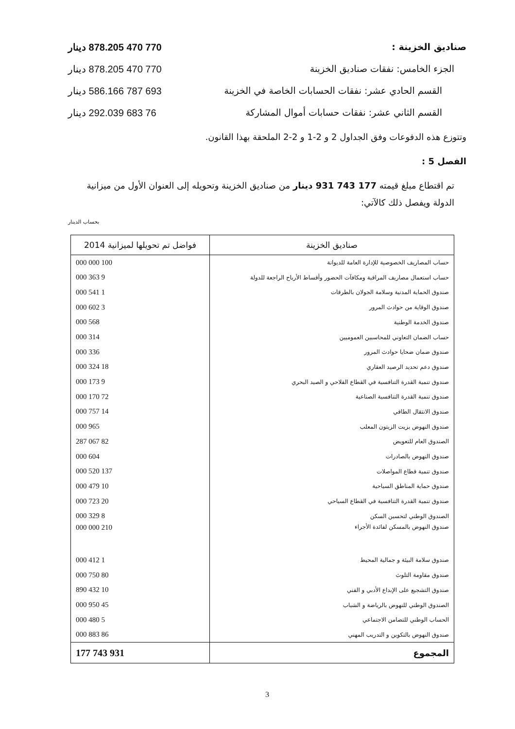صناديق الخزينة : 770 470 878.205 دينار
الجزء الخامس: نفقات صناديق الخزينة 770 470 878.205 دينار
القسم الحادي عشر: نفقات الحسابات الخاصة في الخزينة 693 787 586.166 دينار
القسم الثاني عشر: نفقات حسابات أموال المشاركة 76 683 292.039 دينار
وتتوزع هذه الدفوعات وفق الجداول 2 و 2-1 و 2-2 الملحقة بهذا القانون.
الفصل 5 :
تم اقتطاع مبلغ قيمته 177 743 931 دينار من صناديق الخزينة وتحويله إلى العنوان الأول من ميزانية الدولة ويفصل ذلك كالآتي:
بحساب الدينار
| صناديق الخزينة | فواضل تم تحويلها لميزانية 2014 |
| --- | --- |
| حساب المصاريف الخصوصية للإدارة العامة للديوانة | 100 000 000 |
| حساب استعمال مصاريف المراقبة ومكافآت الحضور وأقساط الأرباح الراجعة للدولة | 9 363 000 |
| صندوق الحماية المدنية وسلامة الجولان بالطرقات | 1 541 000 |
| صندوق الوقاية من حوادث المرور | 3 602 000 |
| صندوق الخدمة الوطنية | 568 000 |
| حساب الضمان التعاوني للمحاسبين العموميين | 314 000 |
| صندوق ضمان ضحايا حوادث المرور | 336 000 |
| صندوق دعم تحديد الرصيد العقاري | 18 324 000 |
| صندوق تنمية القدرة التنافسية في القطاع الفلاحي و الصيد البحري | 9 173 000 |
| صندوق تنمية القدرة التنافسية الصناعية | 72 170 000 |
| صندوق الانتقال الطاقي | 14 757 000 |
| صندوق النهوض بزيت الزيتون المعلب | 965 000 |
| الصندوق العام للتعويض | 82 067 287 |
| صندوق النهوض بالصادرات | 604 000 |
| صندوق تنمية قطاع المواصلات | 137 520 000 |
| صندوق حماية المناطق السياحية | 10 479 000 |
| صندوق تنمية القدرة التنافسية في القطاع السياحي | 20 723 000 |
| الصندوق الوطني لتحسين السكن | 8 329 000 |
| صندوق النهوض بالمسكن لفائدة الأجراء | 210 000 000 |
| صندوق سلامة البيئة و جمالية المحيط | 1 412 000 |
| صندوق مقاومة التلوث | 80 750 000 |
| صندوق التشجيع على الإبداع الأدبي و الفني | 10 432 890 |
| الصندوق الوطني للنهوض بالرياضة و الشباب | 45 950 000 |
| الحساب الوطني للتضامن الاجتماعي | 5 480 000 |
| صندوق النهوض بالتكوين و التدريب المهني | 86 883 000 |
| المجموع | 931 743 177 |
3